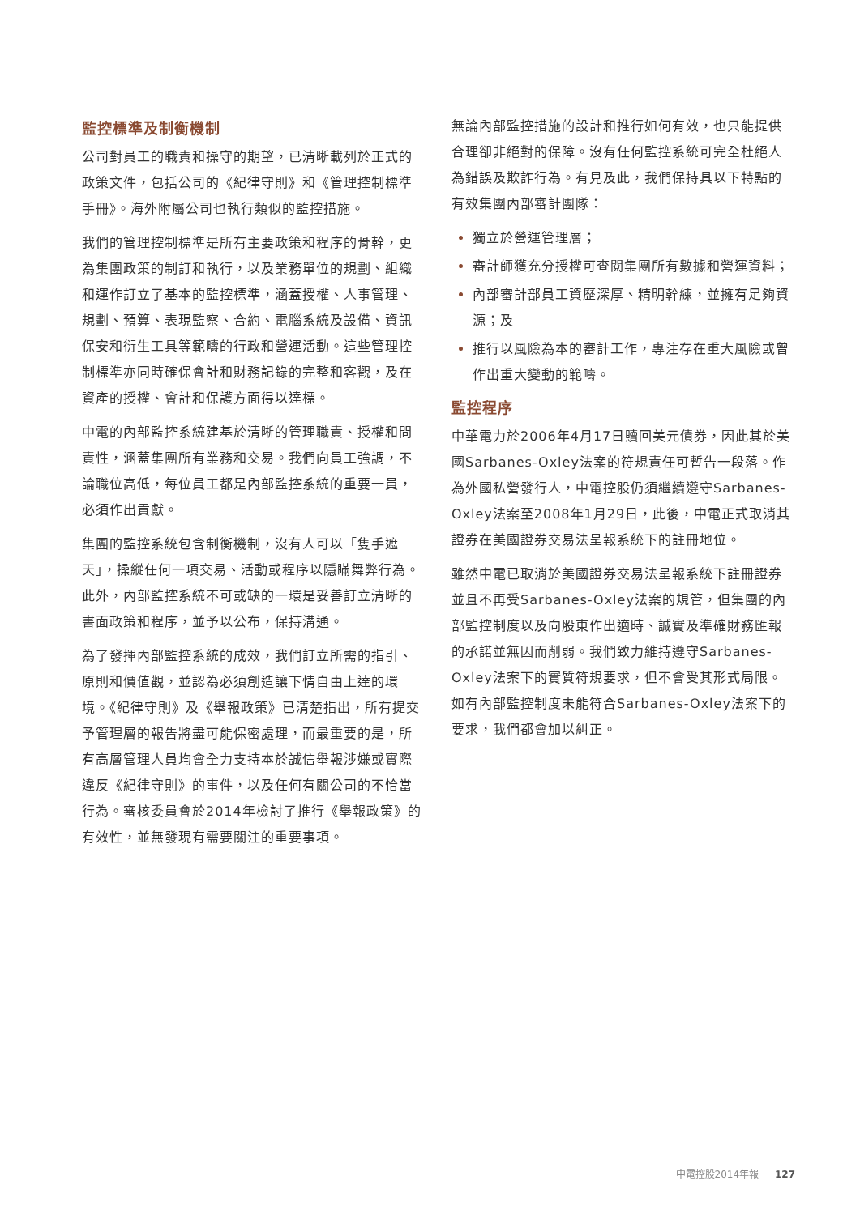監控標準及制衡機制
公司對員工的職責和操守的期望，已清晰載列於正式的政策文件，包括公司的《紀律守則》和《管理控制標準手冊》。海外附屬公司也執行類似的監控措施。
我們的管理控制標準是所有主要政策和程序的骨幹，更為集團政策的制訂和執行，以及業務單位的規劃、組織和運作訂立了基本的監控標準，涵蓋授權、人事管理、規劃、預算、表現監察、合約、電腦系統及設備、資訊保安和衍生工具等範疇的行政和營運活動。這些管理控制標準亦同時確保會計和財務記錄的完整和客觀，及在資產的授權、會計和保護方面得以達標。
中電的內部監控系統建基於清晰的管理職責、授權和問責性，涵蓋集團所有業務和交易。我們向員工強調，不論職位高低，每位員工都是內部監控系統的重要一員，必須作出貢獻。
集團的監控系統包含制衡機制，沒有人可以「隻手遮天」，操縱任何一項交易、活動或程序以隱瞞舞弊行為。此外，內部監控系統不可或缺的一環是妥善訂立清晰的書面政策和程序，並予以公布，保持溝通。
為了發揮內部監控系統的成效，我們訂立所需的指引、原則和價值觀，並認為必須創造讓下情自由上達的環境。《紀律守則》及《舉報政策》已清楚指出，所有提交予管理層的報告將盡可能保密處理，而最重要的是，所有高層管理人員均會全力支持本於誠信舉報涉嫌或實際違反《紀律守則》的事件，以及任何有關公司的不恰當行為。審核委員會於2014年檢討了推行《舉報政策》的有效性，並無發現有需要關注的重要事項。
無論內部監控措施的設計和推行如何有效，也只能提供合理卻非絕對的保障。沒有任何監控系統可完全杜絕人為錯誤及欺詐行為。有見及此，我們保持具以下特點的有效集團內部審計團隊：
獨立於營運管理層；
審計師獲充分授權可查閱集團所有數據和營運資料；
內部審計部員工資歷深厚、精明幹練，並擁有足夠資源；及
推行以風險為本的審計工作，專注存在重大風險或曾作出重大變動的範疇。
監控程序
中華電力於2006年4月17日贖回美元債券，因此其於美國Sarbanes-Oxley法案的符規責任可暫告一段落。作為外國私營發行人，中電控股仍須繼續遵守Sarbanes-Oxley法案至2008年1月29日，此後，中電正式取消其證券在美國證券交易法呈報系統下的註冊地位。
雖然中電已取消於美國證券交易法呈報系統下註冊證券並且不再受Sarbanes-Oxley法案的規管，但集團的內部監控制度以及向股東作出適時、誠實及準確財務匯報的承諾並無因而削弱。我們致力維持遵守Sarbanes-Oxley法案下的實質符規要求，但不會受其形式局限。如有內部監控制度未能符合Sarbanes-Oxley法案下的要求，我們都會加以糾正。
中電控股2014年報 127